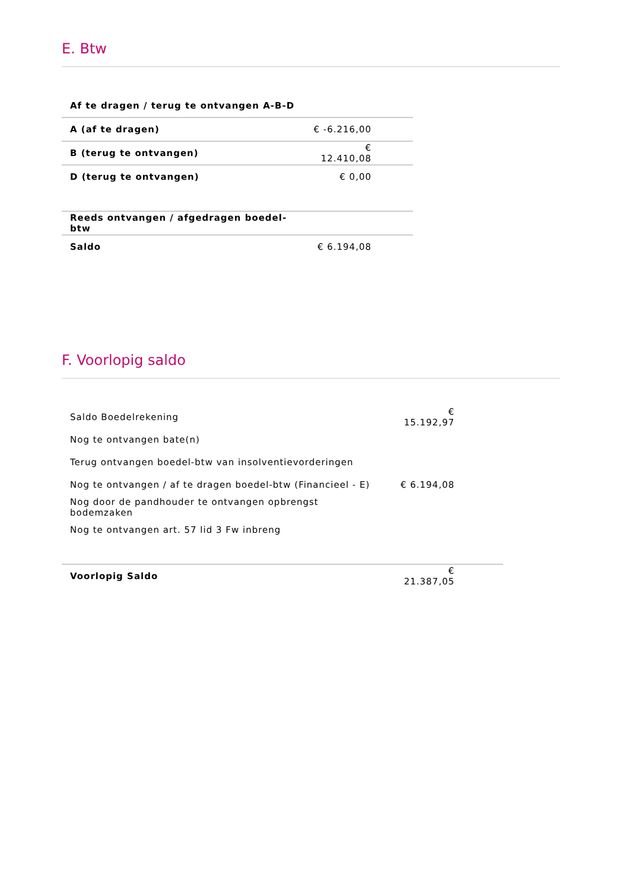E. Btw
| Af te dragen / terug te ontvangen A-B-D | | | |
| A (af te dragen) | € -6.216,00 | | |
| B (terug te ontvangen) | € 12.410,08 | | |
| D (terug te ontvangen) | € 0,00 | | |
| Reeds ontvangen / afgedragen boedel-btw | | | |
| Saldo | € 6.194,08 | | |
F. Voorlopig saldo
| Saldo Boedelrekening | € 15.192,97 | |
| Nog te ontvangen bate(n) | | |
| Terug ontvangen boedel-btw van insolventievorderingen | | |
| Nog te ontvangen / af te dragen boedel-btw (Financieel - E) | € 6.194,08 | |
| Nog door de pandhouder te ontvangen opbrengst bodemzaken | | |
| Nog te ontvangen art. 57 lid 3 Fw inbreng | | |
| Voorlopig Saldo | € 21.387,05 | |